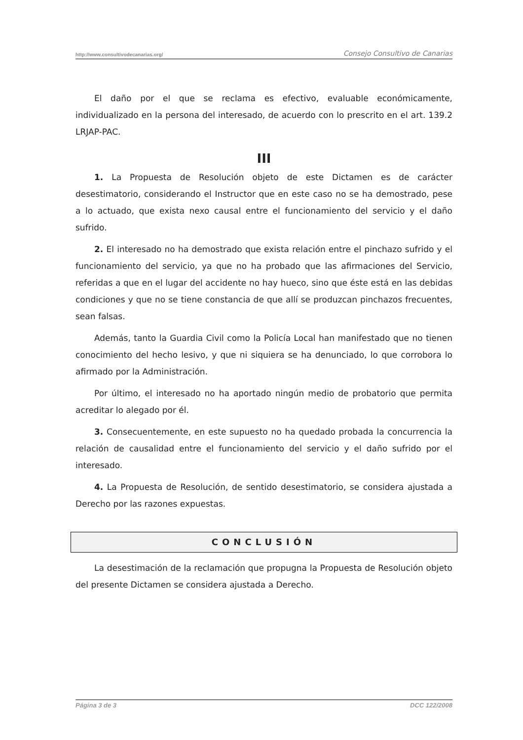http://www.consultivodecanarias.org/ Consejo Consultivo de Canarias
El daño por el que se reclama es efectivo, evaluable económicamente, individualizado en la persona del interesado, de acuerdo con lo prescrito en el art. 139.2 LRJAP-PAC.
III
1. La Propuesta de Resolución objeto de este Dictamen es de carácter desestimatorio, considerando el Instructor que en este caso no se ha demostrado, pese a lo actuado, que exista nexo causal entre el funcionamiento del servicio y el daño sufrido.
2. El interesado no ha demostrado que exista relación entre el pinchazo sufrido y el funcionamiento del servicio, ya que no ha probado que las afirmaciones del Servicio, referidas a que en el lugar del accidente no hay hueco, sino que éste está en las debidas condiciones y que no se tiene constancia de que allí se produzcan pinchazos frecuentes, sean falsas.
Además, tanto la Guardia Civil como la Policía Local han manifestado que no tienen conocimiento del hecho lesivo, y que ni siquiera se ha denunciado, lo que corrobora lo afirmado por la Administración.
Por último, el interesado no ha aportado ningún medio de probatorio que permita acreditar lo alegado por él.
3. Consecuentemente, en este supuesto no ha quedado probada la concurrencia la relación de causalidad entre el funcionamiento del servicio y el daño sufrido por el interesado.
4. La Propuesta de Resolución, de sentido desestimatorio, se considera ajustada a Derecho por las razones expuestas.
CONCLUSIÓN
La desestimación de la reclamación que propugna la Propuesta de Resolución objeto del presente Dictamen se considera ajustada a Derecho.
Página 3 de 3 DCC 122/2008